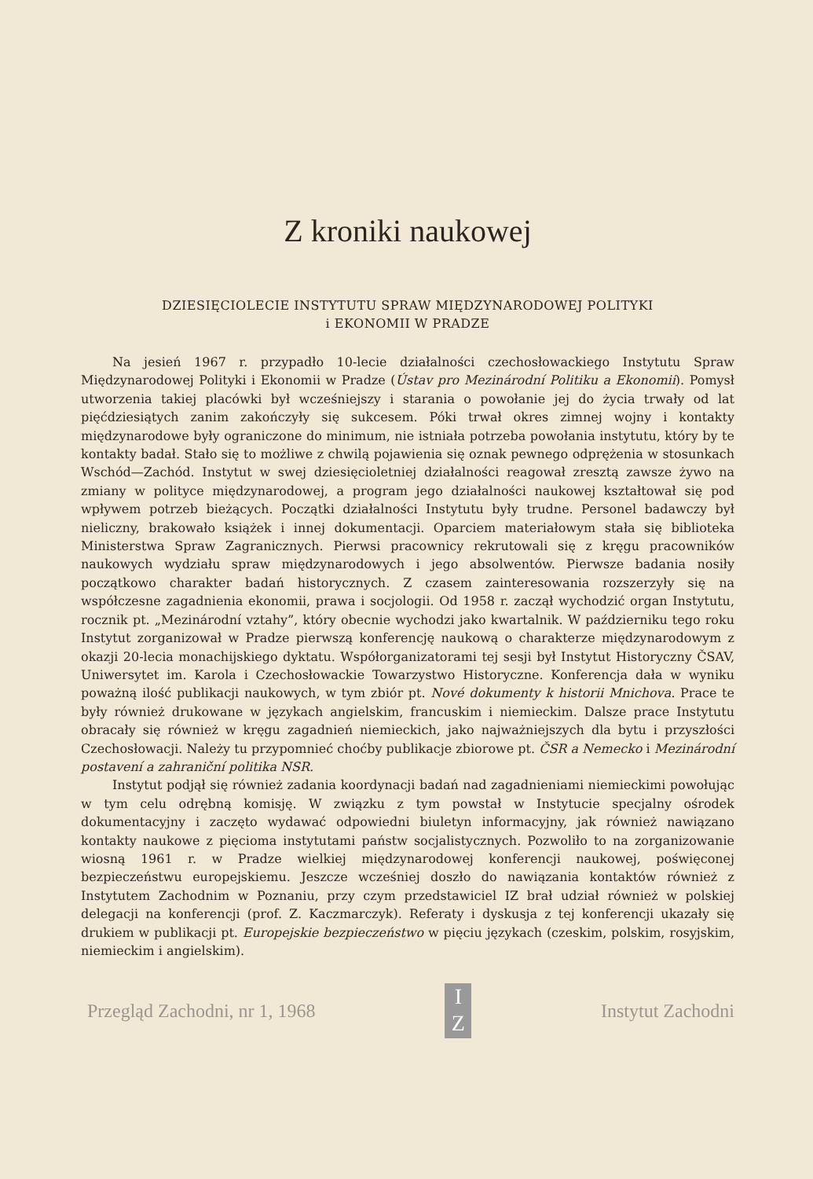Z kroniki naukowej
DZIESIĘCIOLECIE INSTYTUTU SPRAW MIĘDZYNARODOWEJ POLITYKI
i EKONOMII W PRADZE
Na jesień 1967 r. przypadło 10-lecie działalności czechosłowackiego Instytutu Spraw Międzynarodowej Polityki i Ekonomii w Pradze (Ústav pro Mezinárodní Politiku a Ekonomii). Pomysł utworzenia takiej placówki był wcześniejszy i starania o powołanie jej do życia trwały od lat pięćdziesiątych zanim zakończyły się sukcesem. Póki trwał okres zimnej wojny i kontakty międzynarodowe były ograniczone do minimum, nie istniała potrzeba powołania instytutu, który by te kontakty badał. Stało się to możliwe z chwilą pojawienia się oznak pewnego odprężenia w stosunkach Wschód—Zachód. Instytut w swej dziesięcioletniej działalności reagował zresztą zawsze żywo na zmiany w polityce międzynarodowej, a program jego działalności naukowej kształtował się pod wpływem potrzeb bieżących. Początki działalności Instytutu były trudne. Personel badawczy był nieliczny, brakowało książek i innej dokumentacji. Oparciem materiałowym stała się biblioteka Ministerstwa Spraw Zagranicznych. Pierwsi pracownicy rekrutowali się z kręgu pracowników naukowych wydziału spraw międzynarodowych i jego absolwentów. Pierwsze badania nosiły początkowo charakter badań historycznych. Z czasem zainteresowania rozszerzyły się na współczesne zagadnienia ekonomii, prawa i socjologii. Od 1958 r. zaczął wychodzić organ Instytutu, rocznik pt. „Mezinárodní vztahy”, który obecnie wychodzi jako kwartalnik. W październiku tego roku Instytut zorganizował w Pradze pierwszą konferencję naukową o charakterze międzynarodowym z okazji 20-lecia monachijskiego dyktatu. Współorganizatorami tej sesji był Instytut Historyczny ČSAV, Uniwersytet im. Karola i Czechosłowackie Towarzystwo Historyczne. Konferencja dała w wyniku poważną ilość publikacji naukowych, w tym zbiór pt. Nové dokumenty k historii Mnichova. Prace te były również drukowane w językach angielskim, francuskim i niemieckim. Dalsze prace Instytutu obracały się również w kręgu zagadnień niemieckich, jako najważniejszych dla bytu i przyszłości Czechosłowacji. Należy tu przypomnieć choćby publikacje zbiorowe pt. ČSR a Nemecko i Mezinárodní postavení a zahraniční politika NSR.
Instytut podjął się również zadania koordynacji badań nad zagadnieniami niemieckimi powołując w tym celu odrębną komisję. W związku z tym powstał w Instytucie specjalny ośrodek dokumentacyjny i zaczęto wydawać odpowiedni biuletyn informacyjny, jak również nawiązano kontakty naukowe z pięcioma instytutami państw socjalistycznych. Pozwoliło to na zorganizowanie wiosną 1961 r. w Pradze wielkiej międzynarodowej konferencji naukowej, poświęconej bezpieczeństwu europejskiemu. Jeszcze wcześniej doszło do nawiązania kontaktów również z Instytutem Zachodnim w Poznaniu, przy czym przedstawiciel IZ brał udział również w polskiej delegacji na konferencji (prof. Z. Kaczmarczyk). Referaty i dyskusja z tej konferencji ukazały się drukiem w publikacji pt. Europejskie bezpieczeństwo w pięciu językach (czeskim, polskim, rosyjskim, niemieckim i angielskim).
Przegląd Zachodni, nr 1, 1968
I
Z
Instytut Zachodni